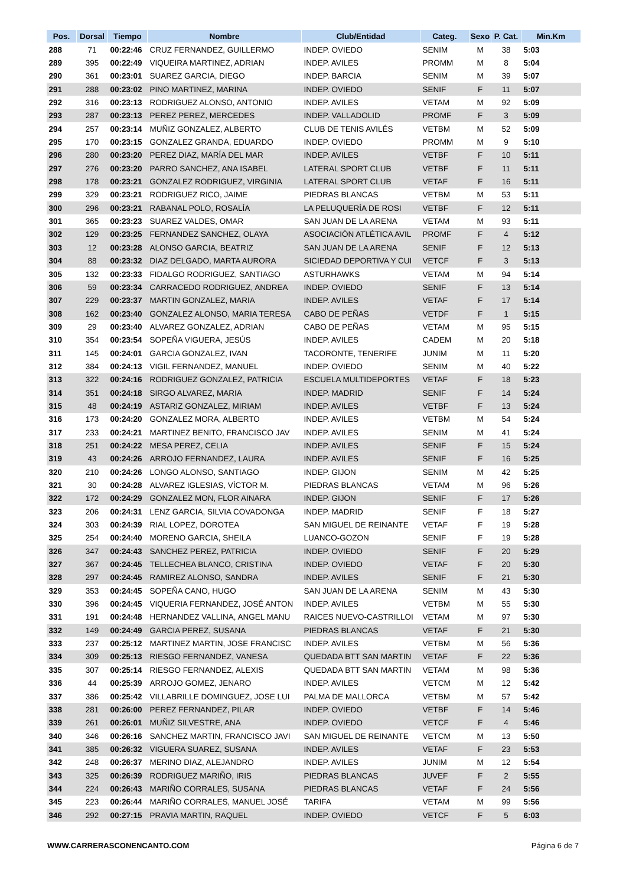| Pos. | Dorsal | Tiempo | Nombre | Club/Entidad | Categ. | Sexo | P. Cat. | Min.Km |
| --- | --- | --- | --- | --- | --- | --- | --- | --- |
| 288 | 71 | 00:22:46 | CRUZ FERNANDEZ, GUILLERMO | INDEP. OVIEDO | SENIM | M | 38 | 5:03 |
| 289 | 395 | 00:22:49 | VIQUEIRA MARTINEZ, ADRIAN | INDEP. AVILES | PROMM | M | 8 | 5:04 |
| 290 | 361 | 00:23:01 | SUAREZ GARCIA, DIEGO | INDEP. BARCIA | SENIM | M | 39 | 5:07 |
| 291 | 288 | 00:23:02 | PINO MARTINEZ, MARINA | INDEP. OVIEDO | SENIF | F | 11 | 5:07 |
| 292 | 316 | 00:23:13 | RODRIGUEZ ALONSO, ANTONIO | INDEP. AVILES | VETAM | M | 92 | 5:09 |
| 293 | 287 | 00:23:13 | PEREZ PEREZ, MERCEDES | INDEP. VALLADOLID | PROMF | F | 3 | 5:09 |
| 294 | 257 | 00:23:14 | MUÑIZ GONZALEZ, ALBERTO | CLUB DE TENIS AVILÉS | VETBM | M | 52 | 5:09 |
| 295 | 170 | 00:23:15 | GONZALEZ GRANDA, EDUARDO | INDEP. OVIEDO | PROMM | M | 9 | 5:10 |
| 296 | 280 | 00:23:20 | PEREZ DIAZ, MARÍA DEL MAR | INDEP. AVILES | VETBF | F | 10 | 5:11 |
| 297 | 276 | 00:23:20 | PARRO SANCHEZ, ANA ISABEL | LATERAL SPORT CLUB | VETBF | F | 11 | 5:11 |
| 298 | 178 | 00:23:21 | GONZALEZ RODRIGUEZ, VIRGINIA | LATERAL SPORT CLUB | VETAF | F | 16 | 5:11 |
| 299 | 329 | 00:23:21 | RODRIGUEZ RICO, JAIME | PIEDRAS BLANCAS | VETBM | M | 53 | 5:11 |
| 300 | 296 | 00:23:21 | RABANAL POLO, ROSALÍA | LA PELUQUERÍA DE ROSI | VETBF | F | 12 | 5:11 |
| 301 | 365 | 00:23:23 | SUAREZ VALDES, OMAR | SAN JUAN DE LA ARENA | VETAM | M | 93 | 5:11 |
| 302 | 129 | 00:23:25 | FERNANDEZ SANCHEZ, OLAYA | ASOCIACIÓN ATLÉTICA AVIL | PROMF | F | 4 | 5:12 |
| 303 | 12 | 00:23:28 | ALONSO GARCIA, BEATRIZ | SAN JUAN DE LA ARENA | SENIF | F | 12 | 5:13 |
| 304 | 88 | 00:23:32 | DIAZ DELGADO, MARTA AURORA | SICIEDAD DEPORTIVA Y CUI | VETCF | F | 3 | 5:13 |
| 305 | 132 | 00:23:33 | FIDALGO RODRIGUEZ, SANTIAGO | ASTURHAWKS | VETAM | M | 94 | 5:14 |
| 306 | 59 | 00:23:34 | CARRACEDO RODRIGUEZ, ANDREA | INDEP. OVIEDO | SENIF | F | 13 | 5:14 |
| 307 | 229 | 00:23:37 | MARTIN GONZALEZ, MARIA | INDEP. AVILES | VETAF | F | 17 | 5:14 |
| 308 | 162 | 00:23:40 | GONZALEZ ALONSO, MARIA TERESA | CABO DE PEÑAS | VETDF | F | 1 | 5:15 |
| 309 | 29 | 00:23:40 | ALVAREZ GONZALEZ, ADRIAN | CABO DE PEÑAS | VETAM | M | 95 | 5:15 |
| 310 | 354 | 00:23:54 | SOPEÑA VIGUERA, JESÚS | INDEP. AVILES | CADEM | M | 20 | 5:18 |
| 311 | 145 | 00:24:01 | GARCIA GONZALEZ, IVAN | TACORONTE, TENERIFE | JUNIM | M | 11 | 5:20 |
| 312 | 384 | 00:24:13 | VIGIL FERNANDEZ, MANUEL | INDEP. OVIEDO | SENIM | M | 40 | 5:22 |
| 313 | 322 | 00:24:16 | RODRIGUEZ GONZALEZ, PATRICIA | ESCUELA MULTIDEPORTES | VETAF | F | 18 | 5:23 |
| 314 | 351 | 00:24:18 | SIRGO ALVAREZ, MARIA | INDEP. MADRID | SENIF | F | 14 | 5:24 |
| 315 | 48 | 00:24:19 | ASTARIZ GONZALEZ, MIRIAM | INDEP. AVILES | VETBF | F | 13 | 5:24 |
| 316 | 173 | 00:24:20 | GONZALEZ MORA, ALBERTO | INDEP. AVILES | VETBM | M | 54 | 5:24 |
| 317 | 233 | 00:24:21 | MARTINEZ BENITO, FRANCISCO JAV | INDEP. AVILES | SENIM | M | 41 | 5:24 |
| 318 | 251 | 00:24:22 | MESA PEREZ, CELIA | INDEP. AVILES | SENIF | F | 15 | 5:24 |
| 319 | 43 | 00:24:26 | ARROJO FERNANDEZ, LAURA | INDEP. AVILES | SENIF | F | 16 | 5:25 |
| 320 | 210 | 00:24:26 | LONGO ALONSO, SANTIAGO | INDEP. GIJON | SENIM | M | 42 | 5:25 |
| 321 | 30 | 00:24:28 | ALVAREZ IGLESIAS, VÍCTOR M. | PIEDRAS BLANCAS | VETAM | M | 96 | 5:26 |
| 322 | 172 | 00:24:29 | GONZALEZ MON, FLOR AINARA | INDEP. GIJON | SENIF | F | 17 | 5:26 |
| 323 | 206 | 00:24:31 | LENZ GARCIA, SILVIA COVADONGA | INDEP. MADRID | SENIF | F | 18 | 5:27 |
| 324 | 303 | 00:24:39 | RIAL LOPEZ, DOROTEA | SAN MIGUEL DE REINANTE | VETAF | F | 19 | 5:28 |
| 325 | 254 | 00:24:40 | MORENO GARCIA, SHEILA | LUANCO-GOZON | SENIF | F | 19 | 5:28 |
| 326 | 347 | 00:24:43 | SANCHEZ PEREZ, PATRICIA | INDEP. OVIEDO | SENIF | F | 20 | 5:29 |
| 327 | 367 | 00:24:45 | TELLECHEA BLANCO, CRISTINA | INDEP. OVIEDO | VETAF | F | 20 | 5:30 |
| 328 | 297 | 00:24:45 | RAMIREZ ALONSO, SANDRA | INDEP. AVILES | SENIF | F | 21 | 5:30 |
| 329 | 353 | 00:24:45 | SOPEÑA CANO, HUGO | SAN JUAN DE LA ARENA | SENIM | M | 43 | 5:30 |
| 330 | 396 | 00:24:45 | VIQUERIA FERNANDEZ, JOSÉ ANTON | INDEP. AVILES | VETBM | M | 55 | 5:30 |
| 331 | 191 | 00:24:48 | HERNANDEZ VALLINA, ANGEL MANU | RAICES NUEVO-CASTRILLOI | VETAM | M | 97 | 5:30 |
| 332 | 149 | 00:24:49 | GARCIA PEREZ, SUSANA | PIEDRAS BLANCAS | VETAF | F | 21 | 5:30 |
| 333 | 237 | 00:25:12 | MARTINEZ MARTIN, JOSE FRANCISC | INDEP. AVILES | VETBM | M | 56 | 5:36 |
| 334 | 309 | 00:25:13 | RIESGO FERNANDEZ, VANESA | QUEDADA BTT SAN MARTIN | VETAF | F | 22 | 5:36 |
| 335 | 307 | 00:25:14 | RIESGO FERNANDEZ, ALEXIS | QUEDADA BTT SAN MARTIN | VETAM | M | 98 | 5:36 |
| 336 | 44 | 00:25:39 | ARROJO GOMEZ, JENARO | INDEP. AVILES | VETCM | M | 12 | 5:42 |
| 337 | 386 | 00:25:42 | VILLABRILLE DOMINGUEZ, JOSE LUI | PALMA DE MALLORCA | VETBM | M | 57 | 5:42 |
| 338 | 281 | 00:26:00 | PEREZ FERNANDEZ, PILAR | INDEP. OVIEDO | VETBF | F | 14 | 5:46 |
| 339 | 261 | 00:26:01 | MUÑIZ SILVESTRE, ANA | INDEP. OVIEDO | VETCF | F | 4 | 5:46 |
| 340 | 346 | 00:26:16 | SANCHEZ MARTIN, FRANCISCO JAVI | SAN MIGUEL DE REINANTE | VETCM | M | 13 | 5:50 |
| 341 | 385 | 00:26:32 | VIGUERA SUAREZ, SUSANA | INDEP. AVILES | VETAF | F | 23 | 5:53 |
| 342 | 248 | 00:26:37 | MERINO DIAZ, ALEJANDRO | INDEP. AVILES | JUNIM | M | 12 | 5:54 |
| 343 | 325 | 00:26:39 | RODRIGUEZ MARIÑO, IRIS | PIEDRAS BLANCAS | JUVEF | F | 2 | 5:55 |
| 344 | 224 | 00:26:43 | MARIÑO CORRALES, SUSANA | PIEDRAS BLANCAS | VETAF | F | 24 | 5:56 |
| 345 | 223 | 00:26:44 | MARIÑO CORRALES, MANUEL JOSÉ | TARIFA | VETAM | M | 99 | 5:56 |
| 346 | 292 | 00:27:15 | PRAVIA MARTIN, RAQUEL | INDEP. OVIEDO | VETCF | F | 5 | 6:03 |
WWW.CARRERASCONENCANTO.COM Página 6 de 7